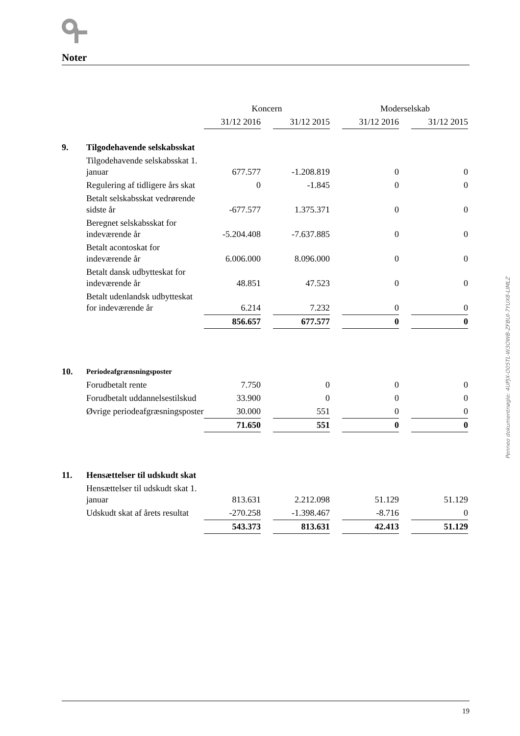Noter
| | | Koncern | | | | Moderselskab | | |
| | | 31/12 2016 | | 31/12 2015 | | 31/12 2016 | | 31/12 2015 |
| 9. | Tilgodehavende selskabsskat | | | | | | | |
| | Tilgodehavende selskabsskat 1. januar | 677.577 | | -1.208.819 | | 0 | | 0 |
| | Regulering af tidligere års skat | 0 | | -1.845 | | 0 | | 0 |
| | Betalt selskabsskat vedrørende sidste år | -677.577 | | 1.375.371 | | 0 | | 0 |
| | Beregnet selskabsskat for indeværende år | -5.204.408 | | -7.637.885 | | 0 | | 0 |
| | Betalt acontoskat for indeværende år | 6.006.000 | | 8.096.000 | | 0 | | 0 |
| | Betalt dansk udbytteskat for indeværende år | 48.851 | | 47.523 | | 0 | | 0 |
| | Betalt udenlandsk udbytteskat for indeværende år | 6.214 | | 7.232 | | 0 | | 0 |
| | | 856.657 | | 677.577 | | 0 | | 0 |
| 10. | Periodeafgrænsningsposter | | | | | | | |
| | Forudbetalt rente | 7.750 | | 0 | | 0 | | 0 |
| | Forudbetalt uddannelsestilskud | 33.900 | | 0 | | 0 | | 0 |
| | Øvrige periodeafgræsningsposter | 30.000 | | 551 | | 0 | | 0 |
| | | 71.650 | | 551 | | 0 | | 0 |
| 11. | Hensættelser til udskudt skat | | | | | | | |
| | Hensættelser til udskudt skat 1. januar | 813.631 | | 2.212.098 | | 51.129 | | 51.129 |
| | Udskudt skat af årets resultat | -270.258 | | -1.398.467 | | -8.716 | | 0 |
| | | 543.373 | | 813.631 | | 42.413 | | 51.129 |
Penneo dokumentnøgle: 4UPJX-O05TL-W3OWB-ZFBUI-7YUX8-LIMLZ
19